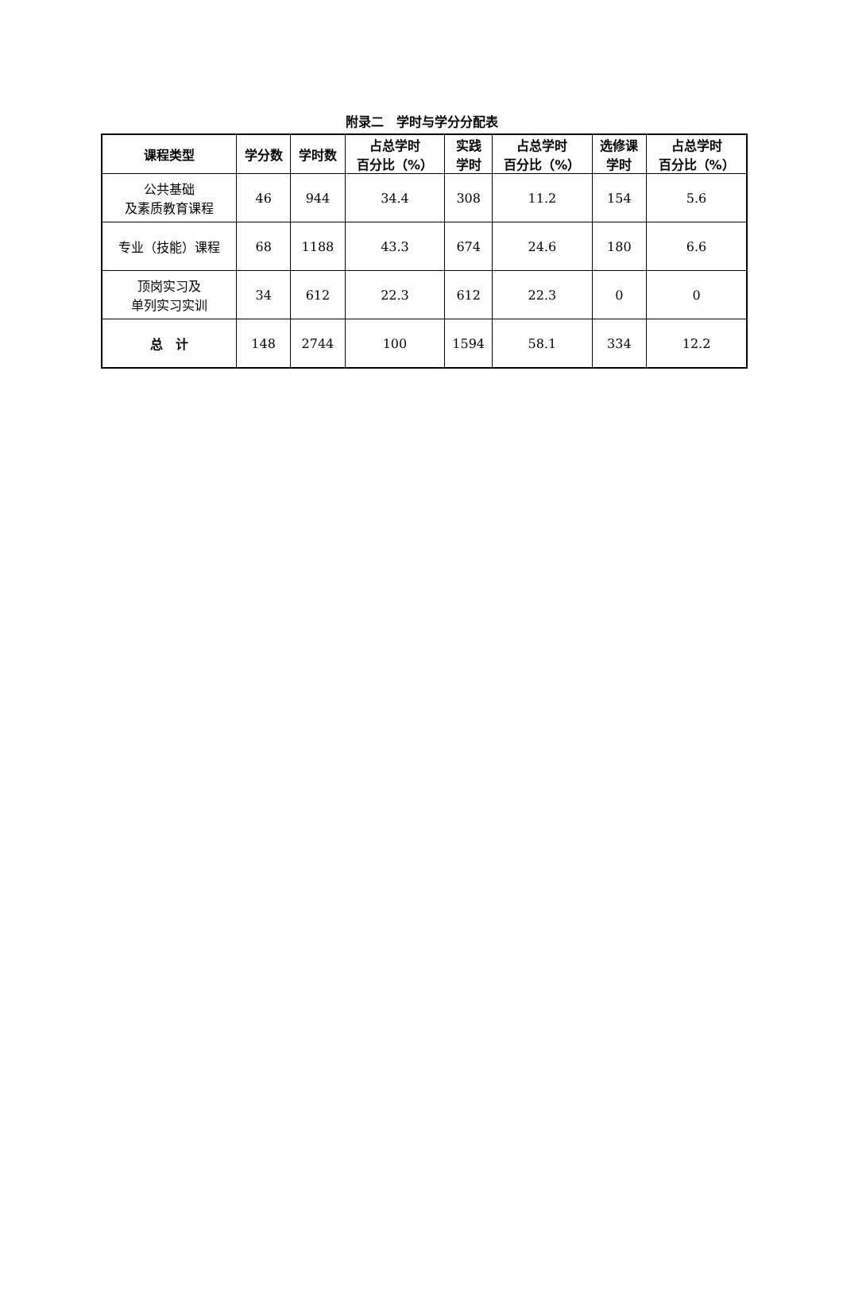附录二　学时与学分分配表
| 课程类型 | 学分数 | 学时数 | 占总学时 百分比（%） | 实践 学时 | 占总学时 百分比（%） | 选修课 学时 | 占总学时 百分比（%） |
| --- | --- | --- | --- | --- | --- | --- | --- |
| 公共基础 及素质教育课程 | 46 | 944 | 34.4 | 308 | 11.2 | 154 | 5.6 |
| 专业（技能）课程 | 68 | 1188 | 43.3 | 674 | 24.6 | 180 | 6.6 |
| 顶岗实习及 单列实习实训 | 34 | 612 | 22.3 | 612 | 22.3 | 0 | 0 |
| 总 计 | 148 | 2744 | 100 | 1594 | 58.1 | 334 | 12.2 |